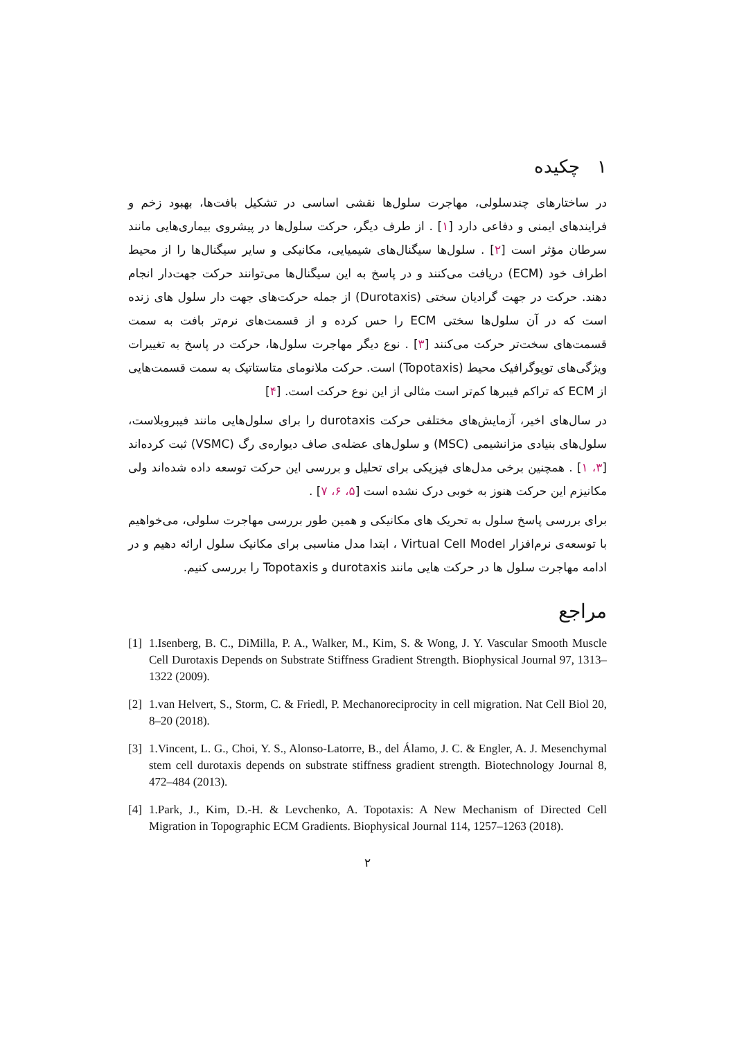۱ چکیده
در ساختارهای چندسلولی، مهاجرت سلول‌ها نقشی اساسی در تشکیل بافت‌ها، بهبود زخم و فرایندهای ایمنی و دفاعی دارد [۱] . از طرف دیگر، حرکت سلول‌ها در پیشروی بیماری‌هایی مانند سرطان مؤثر است [۲] . سلول‌ها سیگنال‌های شیمیایی، مکانیکی و سایر سیگنال‌ها را از محیط اطراف خود (ECM) دریافت می‌کنند و در پاسخ به این سیگنال‌ها می‌توانند حرکت جهت‌دار انجام دهند. حرکت در جهت گرادیان سختی (Durotaxis) از جمله حرکت‌های جهت دار سلول های زنده است که در آن سلول‌ها سختی ECM را حس کرده و از قسمت‌های نرم‌تر بافت به سمت قسمت‌های سخت‌تر حرکت می‌کنند [۳] . نوع دیگر مهاجرت سلول‌ها، حرکت در پاسخ به تغییرات ویژگی‌های توپوگرافیک محیط (Topotaxis) است. حرکت ملانومای متاستاتیک به سمت قسمت‌هایی از ECM که تراکم فیبرها کم‌تر است مثالی از این نوع حرکت است. [۴]
در سال‌های اخیر، آزمایش‌های مختلفی حرکت durotaxis را برای سلول‌هایی مانند فیبروبلاست، سلول‌های بنیادی مزانشیمی (MSC) و سلول‌های عضله‌ی صاف دیواره‌ی رگ (VSMC) ثبت کرده‌اند [۳، ۱] . همچنین برخی مدل‌های فیزیکی برای تحلیل و بررسی این حرکت توسعه داده شده‌اند ولی مکانیزم این حرکت هنوز به خوبی درک نشده است [۵، ۶، ۷] .
برای بررسی پاسخ سلول به تحریک های مکانیکی و همین طور بررسی مهاجرت سلولی، می‌خواهیم با توسعه‌ی نرم‌افزار Virtual Cell Model ، ابتدا مدل مناسبی برای مکانیک سلول ارائه دهیم و در ادامه مهاجرت سلول ها در حرکت هایی مانند durotaxis و Topotaxis را بررسی کنیم.
مراجع
[1] 1.Isenberg, B. C., DiMilla, P. A., Walker, M., Kim, S. & Wong, J. Y. Vascular Smooth Muscle Cell Durotaxis Depends on Substrate Stiffness Gradient Strength. Biophysical Journal 97, 1313–1322 (2009).
[2] 1.van Helvert, S., Storm, C. & Friedl, P. Mechanoreciprocity in cell migration. Nat Cell Biol 20, 8–20 (2018).
[3] 1.Vincent, L. G., Choi, Y. S., Alonso-Latorre, B., del Álamo, J. C. & Engler, A. J. Mesenchymal stem cell durotaxis depends on substrate stiffness gradient strength. Biotechnology Journal 8, 472–484 (2013).
[4] 1.Park, J., Kim, D.-H. & Levchenko, A. Topotaxis: A New Mechanism of Directed Cell Migration in Topographic ECM Gradients. Biophysical Journal 114, 1257–1263 (2018).
۲